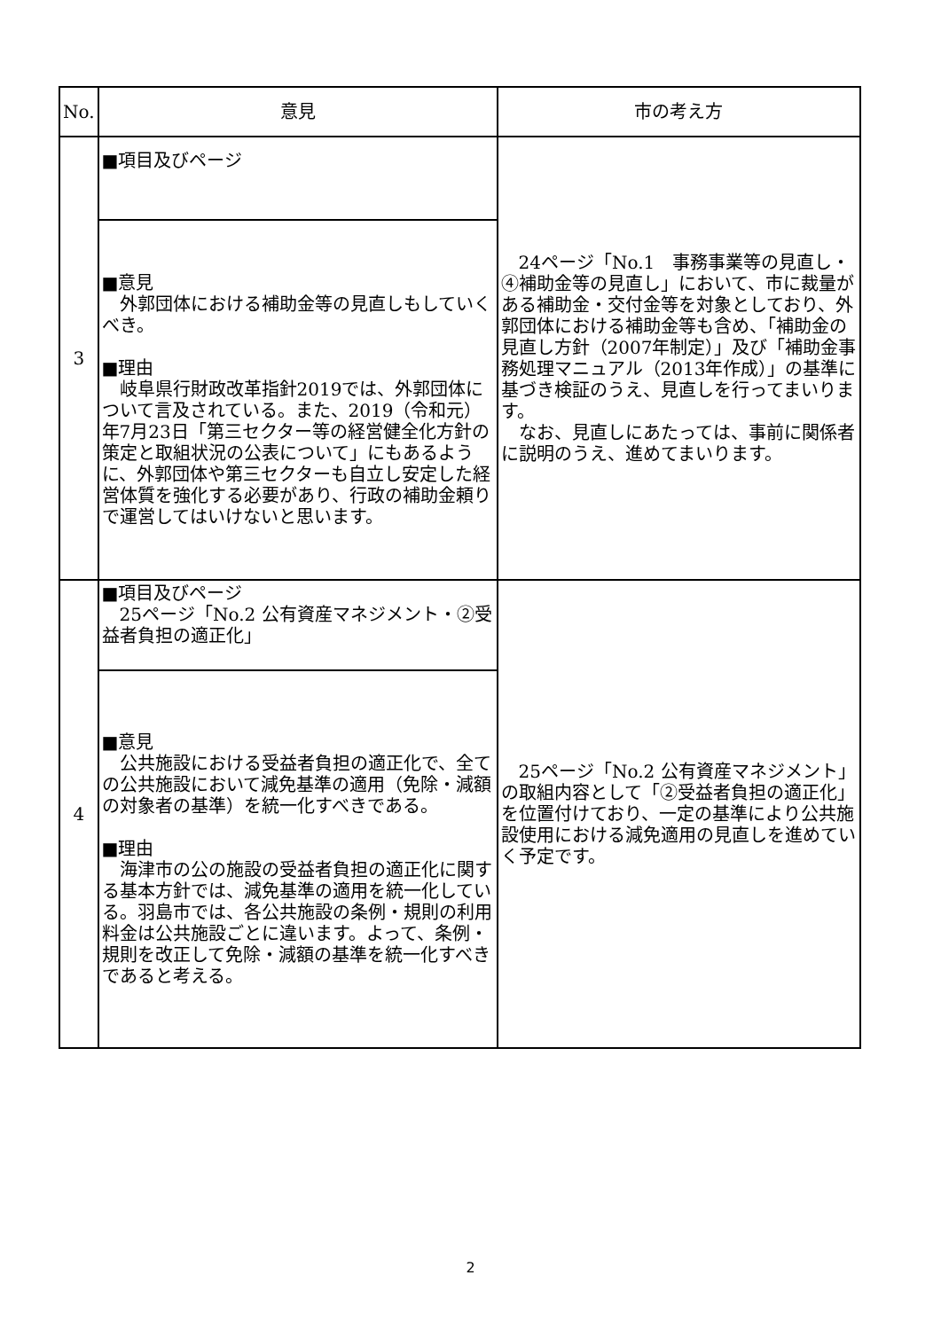| No. | 意見 | 市の考え方 |
| --- | --- | --- |
| 3 | ■項目及びページ | 24ページ「No.1 事務事業等の見直し・④補助金等の見直し」において、市に裁量がある補助金・交付金等を対象としており、外郭団体における補助金等も含め、「補助金の見直し方針（2007年制定）」及び「補助金事務処理マニュアル（2013年作成）」の基準に基づき検証のうえ、見直しを行ってまいります。 なお、見直しにあたっては、事前に関係者に説明のうえ、進めてまいります。 |
| | ■意見 外郭団体における補助金等の見直しもしていくべき。 ■理由 岐阜県行財政改革指針2019では、外郭団体について言及されている。また、2019（令和元）年7月23日「第三セクター等の経営健全化方針の策定と取組状況の公表について」にもあるように、外郭団体や第三セクターも自立し安定した経営体質を強化する必要があり、行政の補助金頼りで運営してはいけないと思います。 | |
| 4 | ■項目及びページ 25ページ「No.2 公有資産マネジメント・②受益者負担の適正化」 | 25ページ「No.2 公有資産マネジメント」の取組内容として「②受益者負担の適正化」を位置付けており、一定の基準により公共施設使用における減免適用の見直しを進めていく予定です。 |
| | ■意見 公共施設における受益者負担の適正化で、全ての公共施設において減免基準の適用（免除・減額の対象者の基準）を統一化すべきである。 ■理由 海津市の公の施設の受益者負担の適正化に関する基本方針では、減免基準の適用を統一化している。羽島市では、各公共施設の条例・規則の利用料金は公共施設ごとに違います。よって、条例・規則を改正して免除・減額の基準を統一化すべきであると考える。 | |
2